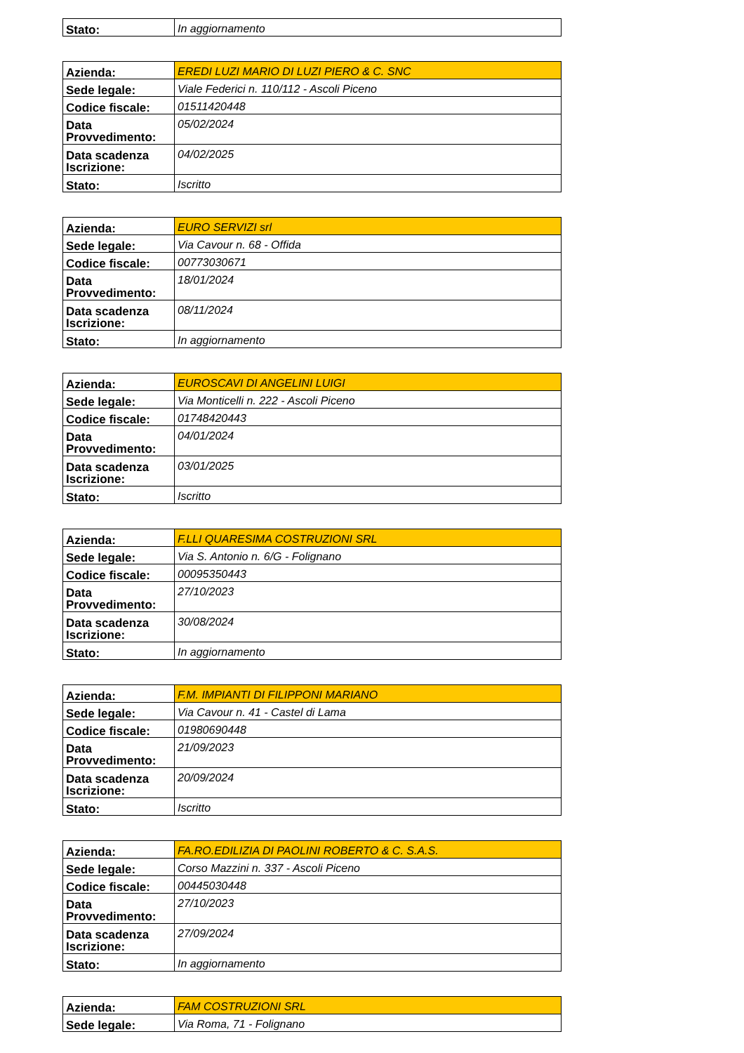| Stato: | In aggiornamento |
| Azienda: | EREDI LUZI MARIO DI LUZI PIERO & C. SNC |
| Sede legale: | Viale Federici n. 110/112 - Ascoli Piceno |
| Codice fiscale: | 01511420448 |
| Data Provvedimento: | 05/02/2024 |
| Data scadenza Iscrizione: | 04/02/2025 |
| Stato: | Iscritto |
| Azienda: | EURO SERVIZI srl |
| Sede legale: | Via Cavour n. 68 - Offida |
| Codice fiscale: | 00773030671 |
| Data Provvedimento: | 18/01/2024 |
| Data scadenza Iscrizione: | 08/11/2024 |
| Stato: | In aggiornamento |
| Azienda: | EUROSCAVI DI ANGELINI LUIGI |
| Sede legale: | Via Monticelli n. 222 - Ascoli Piceno |
| Codice fiscale: | 01748420443 |
| Data Provvedimento: | 04/01/2024 |
| Data scadenza Iscrizione: | 03/01/2025 |
| Stato: | Iscritto |
| Azienda: | F.LLI QUARESIMA COSTRUZIONI SRL |
| Sede legale: | Via S. Antonio n. 6/G - Folignano |
| Codice fiscale: | 00095350443 |
| Data Provvedimento: | 27/10/2023 |
| Data scadenza Iscrizione: | 30/08/2024 |
| Stato: | In aggiornamento |
| Azienda: | F.M. IMPIANTI DI FILIPPONI MARIANO |
| Sede legale: | Via Cavour n. 41 - Castel di Lama |
| Codice fiscale: | 01980690448 |
| Data Provvedimento: | 21/09/2023 |
| Data scadenza Iscrizione: | 20/09/2024 |
| Stato: | Iscritto |
| Azienda: | FA.RO.EDILIZIA DI PAOLINI ROBERTO & C. S.A.S. |
| Sede legale: | Corso Mazzini n. 337 - Ascoli Piceno |
| Codice fiscale: | 00445030448 |
| Data Provvedimento: | 27/10/2023 |
| Data scadenza Iscrizione: | 27/09/2024 |
| Stato: | In aggiornamento |
| Azienda: | FAM COSTRUZIONI SRL |
| Sede legale: | Via Roma, 71 - Folignano |